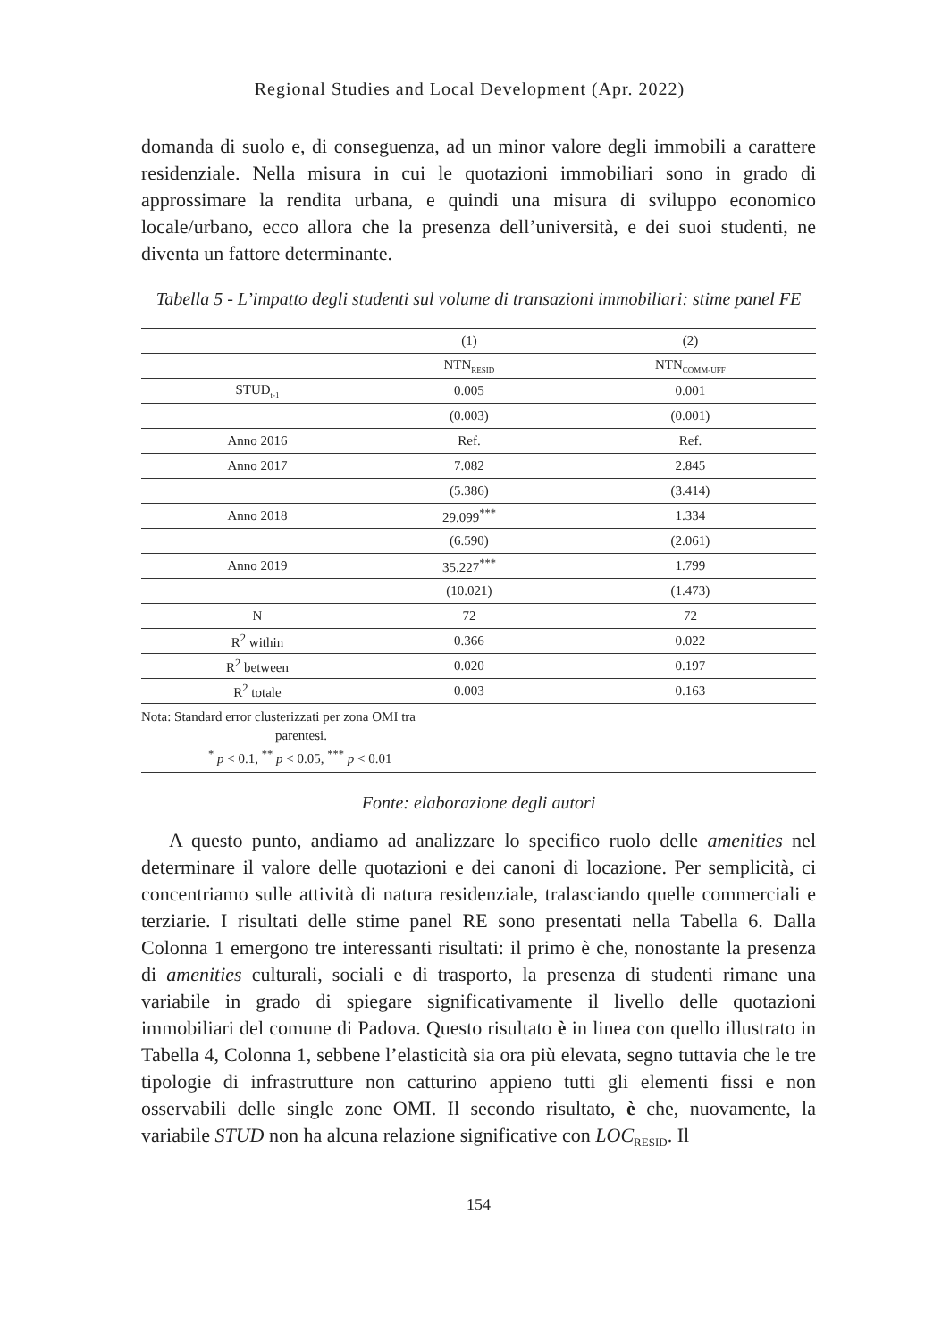Regional Studies and Local Development (Apr. 2022)
domanda di suolo e, di conseguenza, ad un minor valore degli immobili a carattere residenziale. Nella misura in cui le quotazioni immobiliari sono in grado di approssimare la rendita urbana, e quindi una misura di sviluppo economico locale/urbano, ecco allora che la presenza dell’università, e dei suoi studenti, ne diventa un fattore determinante.
Tabella 5 - L’impatto degli studenti sul volume di transazioni immobiliari: stime panel FE
| | (1) | (2) |
| --- | --- | --- |
| | NTN<sub>RESID</sub> | NTN<sub>COMM-UFF</sub> |
| STUD<sub>t-1</sub> | 0.005 | 0.001 |
| | (0.003) | (0.001) |
| Anno 2016 | Ref. | Ref. |
| Anno 2017 | 7.082 | 2.845 |
| | (5.386) | (3.414) |
| Anno 2018 | 29.099<sup>***</sup> | 1.334 |
| | (6.590) | (2.061) |
| Anno 2019 | 35.227<sup>***</sup> | 1.799 |
| | (10.021) | (1.473) |
| N | 72 | 72 |
| R<sup>2</sup> within | 0.366 | 0.022 |
| R<sup>2</sup> between | 0.020 | 0.197 |
| R<sup>2</sup> totale | 0.003 | 0.163 |
| Nota: Standard error clusterizzati per zona OMI tra parentesi. <sup>*</sup> p < 0.1, <sup>**</sup> p < 0.05, <sup>***</sup> p < 0.01 | | |
Fonte: elaborazione degli autori
A questo punto, andiamo ad analizzare lo specifico ruolo delle amenities nel determinare il valore delle quotazioni e dei canoni di locazione. Per semplicità, ci concentriamo sulle attività di natura residenziale, tralasciando quelle commerciali e terziarie. I risultati delle stime panel RE sono presentati nella Tabella 6. Dalla Colonna 1 emergono tre interessanti risultati: il primo è che, nonostante la presenza di amenities culturali, sociali e di trasporto, la presenza di studenti rimane una variabile in grado di spiegare significativamente il livello delle quotazioni immobiliari del comune di Padova. Questo risultato è in linea con quello illustrato in Tabella 4, Colonna 1, sebbene l’elasticità sia ora più elevata, segno tuttavia che le tre tipologie di infrastrutture non catturino appieno tutti gli elementi fissi e non osservabili delle single zone OMI. Il secondo risultato, è che, nuovamente, la variabile STUD non ha alcuna relazione significative con LOC<sub>RESID</sub>. Il
154